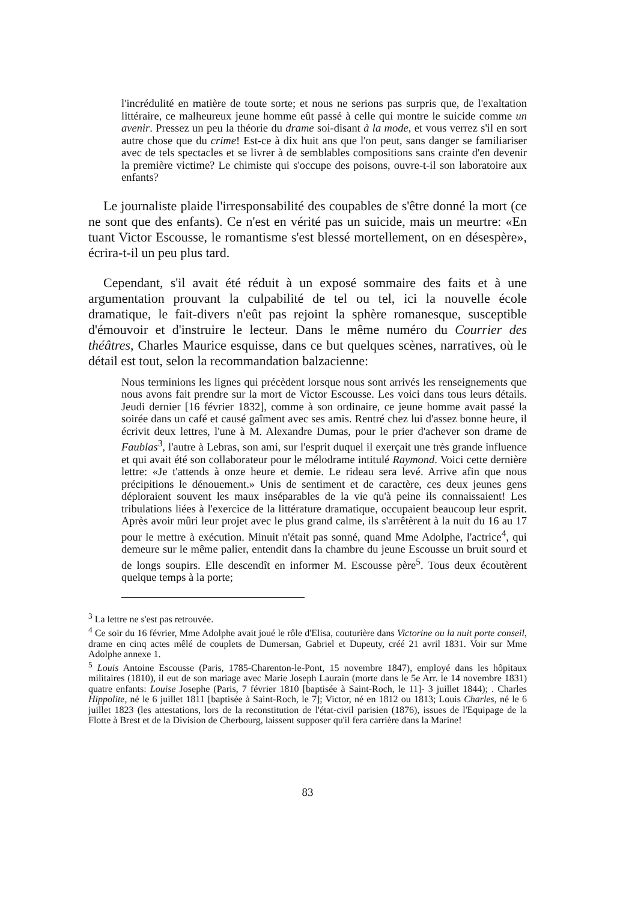l'incrédulité en matière de toute sorte; et nous ne serions pas surpris que, de l'exaltation littéraire, ce malheureux jeune homme eût passé à celle qui montre le suicide comme un avenir. Pressez un peu la théorie du drame soi-disant à la mode, et vous verrez s'il en sort autre chose que du crime! Est-ce à dix huit ans que l'on peut, sans danger se familiariser avec de tels spectacles et se livrer à de semblables compositions sans crainte d'en devenir la première victime? Le chimiste qui s'occupe des poisons, ouvre-t-il son laboratoire aux enfants?
Le journaliste plaide l'irresponsabilité des coupables de s'être donné la mort (ce ne sont que des enfants). Ce n'est en vérité pas un suicide, mais un meurtre: «En tuant Victor Escousse, le romantisme s'est blessé mortellement, on en désespère», écrira-t-il un peu plus tard.
Cependant, s'il avait été réduit à un exposé sommaire des faits et à une argumentation prouvant la culpabilité de tel ou tel, ici la nouvelle école dramatique, le fait-divers n'eût pas rejoint la sphère romanesque, susceptible d'émouvoir et d'instruire le lecteur. Dans le même numéro du Courrier des théâtres, Charles Maurice esquisse, dans ce but quelques scènes, narratives, où le détail est tout, selon la recommandation balzacienne:
Nous terminions les lignes qui précèdent lorsque nous sont arrivés les renseignements que nous avons fait prendre sur la mort de Victor Escousse. Les voici dans tous leurs détails. Jeudi dernier [16 février 1832], comme à son ordinaire, ce jeune homme avait passé la soirée dans un café et causé gaîment avec ses amis. Rentré chez lui d'assez bonne heure, il écrivit deux lettres, l'une à M. Alexandre Dumas, pour le prier d'achever son drame de Faublas<sup>3</sup>, l'autre à Lebras, son ami, sur l'esprit duquel il exerçait une très grande influence et qui avait été son collaborateur pour le mélodrame intitulé Raymond. Voici cette dernière lettre: «Je t'attends à onze heure et demie. Le rideau sera levé. Arrive afin que nous précipitions le dénouement.» Unis de sentiment et de caractère, ces deux jeunes gens déploraient souvent les maux inséparables de la vie qu'à peine ils connaissaient! Les tribulations liées à l'exercice de la littérature dramatique, occupaient beaucoup leur esprit. Après avoir mûri leur projet avec le plus grand calme, ils s'arrêtèrent à la nuit du 16 au 17 pour le mettre à exécution. Minuit n'était pas sonné, quand Mme Adolphe, l'actrice<sup>4</sup>, qui demeure sur le même palier, entendit dans la chambre du jeune Escousse un bruit sourd et de longs soupirs. Elle descendît en informer M. Escousse père<sup>5</sup>. Tous deux écoutèrent quelque temps à la porte;
<sup>3</sup> La lettre ne s'est pas retrouvée.
<sup>4</sup> Ce soir du 16 février, Mme Adolphe avait joué le rôle d'Elisa, couturière dans Victorine ou la nuit porte conseil, drame en cinq actes mêlé de couplets de Dumersan, Gabriel et Dupeuty, créé 21 avril 1831. Voir sur Mme Adolphe annexe 1.
<sup>5</sup> Louis Antoine Escousse (Paris, 1785-Charenton-le-Pont, 15 novembre 1847), employé dans les hôpitaux militaires (1810), il eut de son mariage avec Marie Joseph Laurain (morte dans le 5e Arr. le 14 novembre 1831) quatre enfants: Louise Josephe (Paris, 7 février 1810 [baptisée à Saint-Roch, le 11]- 3 juillet 1844); . Charles Hippolite, né le 6 juillet 1811 [baptisée à Saint-Roch, le 7]; Victor, né en 1812 ou 1813; Louis Charles, né le 6 juillet 1823 (les attestations, lors de la reconstitution de l'état-civil parisien (1876), issues de l'Equipage de la Flotte à Brest et de la Division de Cherbourg, laissent supposer qu'il fera carrière dans la Marine!
83